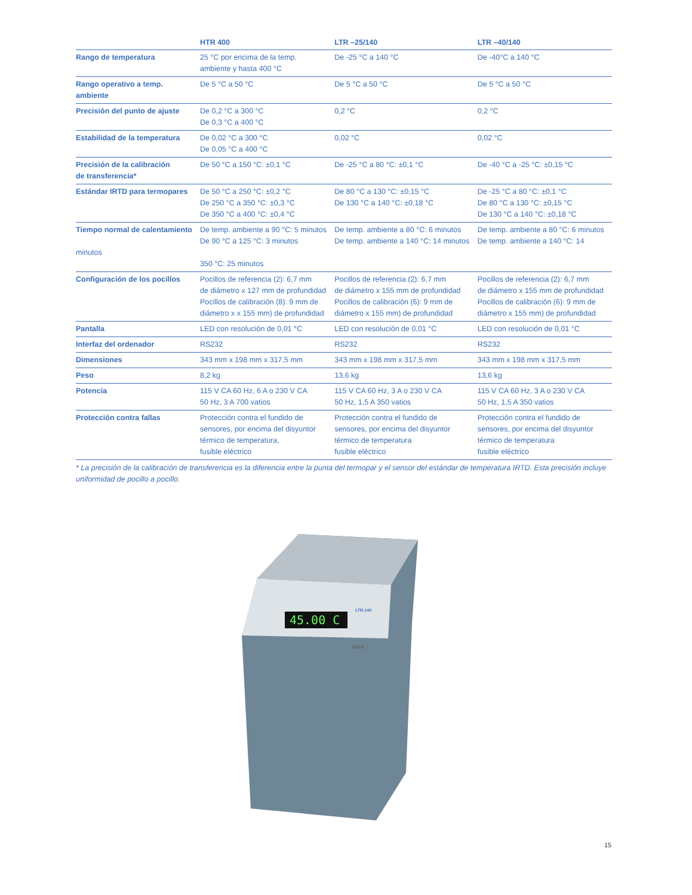| | HTR 400 | LTR –25/140 | LTR –40/140 |
| --- | --- | --- | --- |
| Rango de temperatura | 25 °C por encima de la temp. ambiente y hasta 400 °C | De -25 °C a 140 °C | De -40°C a 140 °C |
| Rango operativo a temp. ambiente | De 5 °C a 50 °C | De 5 °C a 50 °C | De 5 °C a 50 °C |
| Precisión del punto de ajuste | De 0,2 °C a 300 °C De 0,3 °C a 400 °C | 0,2 °C | 0,2 °C |
| Estabilidad de la temperatura | De 0,02 °C a 300 °C De 0,05 °C a 400 °C | 0,02 °C | 0,02 °C |
| Precisión de la calibración de transferencia* | De 50 °C a 150 °C: ±0,1 °C | De -25 °C a 80 °C: ±0,1 °C | De -40 °C a -25 °C: ±0,15 °C |
| Estándar IRTD para termopares | De 50 °C a 250 °C: ±0,2 °C De 250 °C a 350 °C: ±0,3 °C De 350 °C a 400 °C: ±0,4 °C | De 80 °C a 130 °C: ±0,15 °C De 130 °C a 140 °C: ±0,18 °C | De -25 °C a 80 °C: ±0,1 °C De 80 °C a 130 °C: ±0,15 °C De 130 °C a 140 °C: ±0,18 °C |
| Tiempo normal de calentamiento minutos | De temp. ambiente a 90 °C: 5 minutos De 90 °C a 125 °C: 3 minutos 350 °C: 25 minutos | De temp. ambiente a 80 °C: 6 minutos De temp. ambiente a 140 °C: 14 minutos | De temp. ambiente a 80 °C: 6 minutos De temp. ambiente a 140 °C: 14 |
| Configuración de los pocillos | Pocillos de referencia (2): 6,7 mm de diámetro x 127 mm de profundidad Pocillos de calibración (8): 9 mm de diámetro x x 155 mm) de profundidad | Pocillos de referencia (2): 6,7 mm de diámetro x 155 mm de profundidad Pocillos de calibración (6): 9 mm de diámetro x 155 mm) de profundidad | Pocillos de referencia (2): 6,7 mm de diámetro x 155 mm de profundidad Pocillos de calibración (6): 9 mm de diámetro x 155 mm) de profundidad |
| Pantalla | LED con resolución de 0,01 °C | LED con resolución de 0,01 °C | LED con resolución de 0,01 °C |
| Interfaz del ordenador | RS232 | RS232 | RS232 |
| Dimensiones | 343 mm x 198 mm x 317,5 mm | 343 mm x 198 mm x 317,5 mm | 343 mm x 198 mm x 317,5 mm |
| Peso | 8,2 kg | 13,6 kg | 13,6 kg |
| Potencia | 115 V CA 60 Hz, 6 A o 230 V CA 50 Hz, 3 A 700 vatios | 115 V CA 60 Hz, 3 A o 230 V CA 50 Hz, 1,5 A 350 vatios | 115 V CA 60 Hz, 3 A o 230 V CA 50 Hz, 1,5 A 350 vatios |
| Protección contra fallas | Protección contra el fundido de sensores, por encima del disyuntor térmico de temperatura, fusible eléctrico | Protección contra el fundido de sensores, por encima del disyuntor térmico de temperatura fusible eléctrico | Protección contra el fundido de sensores, por encima del disyuntor térmico de temperatura fusible eléctrico |
* La precisión de la calibración de transferencia es la diferencia entre la punta del termopar y el sensor del estándar de temperatura IRTD. Esta precisión incluye uniformidad de pocillo a pocillo.
45.00 C
LTR-140
KAYE
15